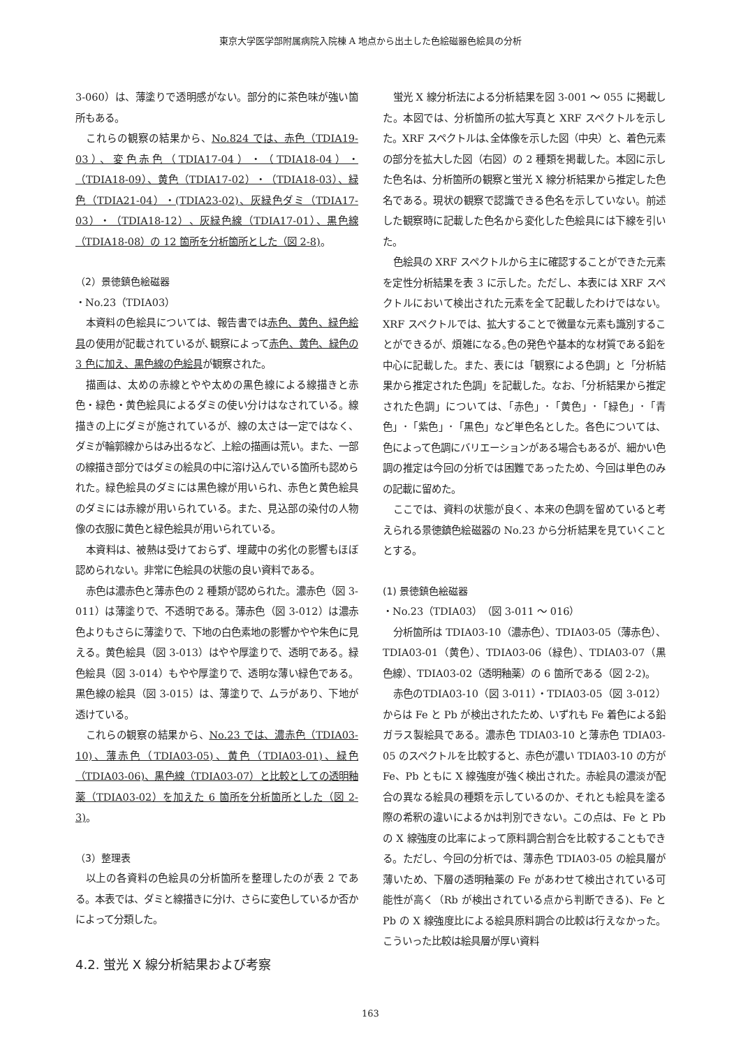東京大学医学部附属病院入院棟 A 地点から出土した色絵磁器色絵具の分析
3-060）は、薄塗りで透明感がない。部分的に茶色味が強い箇所もある。
これらの観察の結果から、No.824 では、赤色（TDIA19-03）、変色赤色（TDIA17-04）・（TDIA18-04）・（TDIA18-09）、黄色（TDIA17-02）・（TDIA18-03）、緑色（TDIA21-04）・(TDIA23-02)、灰緑色ダミ（TDIA17-03）・（TDIA18-12）、灰緑色線（TDIA17-01）、黒色線（TDIA18-08）の 12 箇所を分析箇所とした（図 2-8)。
（2）景徳鎮色絵磁器
・No.23（TDIA03）
本資料の色絵具については、報告書では赤色、黄色、緑色絵具の使用が記載されているが､観察によって赤色、黄色、緑色の 3 色に加え、黒色線の色絵具が観察された。
描画は、太めの赤線とやや太めの黒色線による線描きと赤色・緑色・黄色絵具によるダミの使い分けはなされている。線描きの上にダミが施されているが、線の太さは一定ではなく、ダミが輪郭線からはみ出るなど、上絵の描画は荒い。また、一部の線描き部分ではダミの絵具の中に溶け込んでいる箇所も認められた。緑色絵具のダミには黒色線が用いられ、赤色と黄色絵具のダミには赤線が用いられている。また、見込部の染付の人物像の衣服に黄色と緑色絵具が用いられている。
本資料は、被熱は受けておらず、埋蔵中の劣化の影響もほぼ認められない。非常に色絵具の状態の良い資料である。
赤色は濃赤色と薄赤色の 2 種類が認められた。濃赤色（図 3-011）は薄塗りで、不透明である。薄赤色（図 3-012）は濃赤色よりもさらに薄塗りで、下地の白色素地の影響かやや朱色に見える。黄色絵具（図 3-013）はやや厚塗りで、透明である。緑色絵具（図 3-014）もやや厚塗りで、透明な薄い緑色である。黒色線の絵具（図 3-015）は、薄塗りで、ムラがあり、下地が透けている。
これらの観察の結果から、No.23 では、濃赤色（TDIA03-10)、薄赤色（TDIA03-05)、黄色（TDIA03-01)、緑色（TDIA03-06)、黒色線（TDIA03-07）と比較としての透明釉薬（TDIA03-02）を加えた 6 箇所を分析箇所とした（図 2-3)。
（3）整理表
以上の各資料の色絵具の分析箇所を整理したのが表 2 である。本表では、ダミと線描きに分け、さらに変色しているか否かによって分類した。
4.2. 蛍光 X 線分析結果および考察
蛍光 X 線分析法による分析結果を図 3-001 ～ 055 に掲載した。本図では、分析箇所の拡大写真と XRF スペクトルを示した。XRF スペクトルは､全体像を示した図（中央）と、着色元素の部分を拡大した図（右図）の 2 種類を掲載した。本図に示した色名は、分析箇所の観察と蛍光 X 線分析結果から推定した色名である。現状の観察で認識できる色名を示していない。前述した観察時に記載した色名から変化した色絵具には下線を引いた。
色絵具の XRF スペクトルから主に確認することができた元素を定性分析結果を表 3 に示した。ただし、本表には XRF スペクトルにおいて検出された元素を全て記載したわけではない。XRF スペクトルでは、拡大することで微量な元素も識別することができるが、煩雑になる｡色の発色や基本的な材質である鉛を中心に記載した。また、表には「観察による色調」と「分析結果から推定された色調」を記載した。なお､「分析結果から推定された色調」については､「赤色」･「黄色」･「緑色」･「青色」･「紫色」･「黒色」など単色名とした。各色については、色によって色調にバリエーションがある場合もあるが、細かい色調の推定は今回の分析では困難であったため、今回は単色のみの記載に留めた。
ここでは、資料の状態が良く、本来の色調を留めていると考えられる景徳鎮色絵磁器の No.23 から分析結果を見ていくこととする。
(1) 景徳鎮色絵磁器
・No.23（TDIA03）（図 3-011 ～ 016）
分析箇所は TDIA03-10（濃赤色）、TDIA03-05（薄赤色）、TDIA03-01（黄色）、TDIA03-06（緑色）、TDIA03-07（黒色線）、TDIA03-02（透明釉薬）の 6 箇所である（図 2-2)。
赤色のTDIA03-10（図 3-011）・TDIA03-05（図 3-012）からは Fe と Pb が検出されたため、いずれも Fe 着色による鉛ガラス製絵具である。濃赤色 TDIA03-10 と薄赤色 TDIA03-05 のスペクトルを比較すると、赤色が濃い TDIA03-10 の方が Fe、Pb ともに X 線強度が強く検出された。赤絵具の濃淡が配合の異なる絵具の種類を示しているのか、それとも絵具を塗る際の希釈の違いによるかは判別できない。この点は、Fe と Pb の X 線強度の比率によって原料調合割合を比較することもできる。ただし、今回の分析では、薄赤色 TDIA03-05 の絵具層が薄いため、下層の透明釉薬の Fe があわせて検出されている可能性が高く（Rb が検出されている点から判断できる)、Fe と Pb の X 線強度比による絵具原料調合の比較は行えなかった。こういった比較は絵具層が厚い資料
163